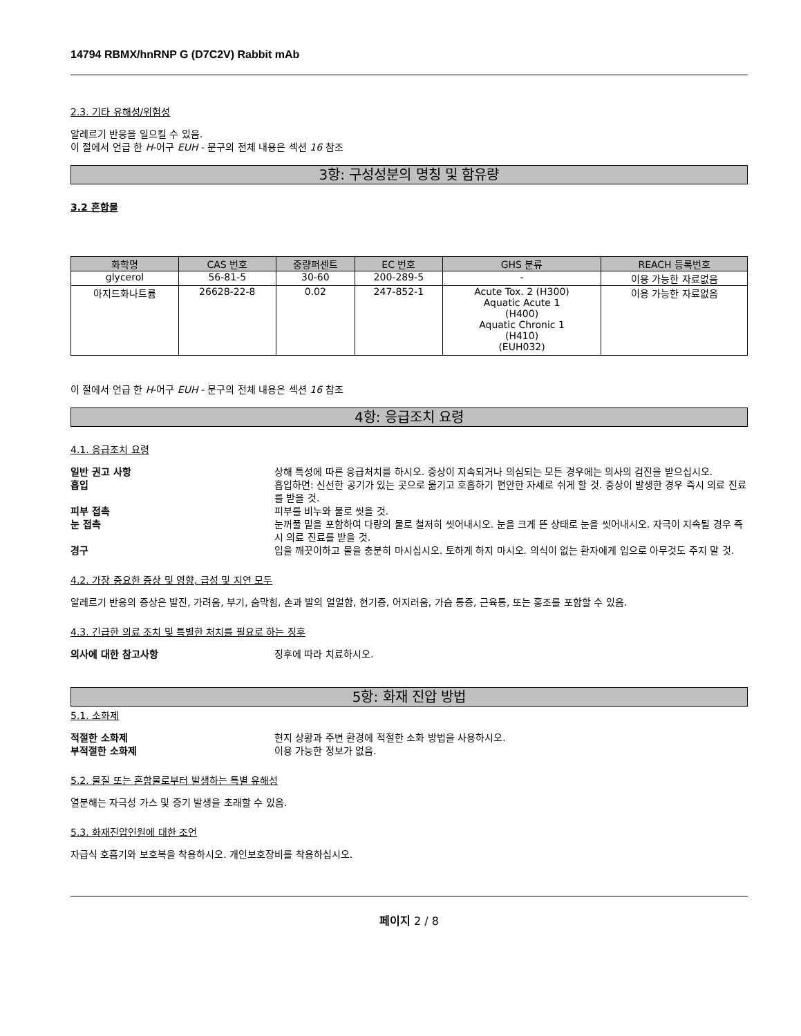14794 RBMX/hnRNP G (D7C2V) Rabbit mAb
2.3. 기타 유해성/위험성
알레르기 반응을 일으킬 수 있음.
이 절에서 언급 한 H-어구 EUH - 문구의 전체 내용은 섹션 16 참조
3항: 구성성분의 명칭 및 함유량
3.2 혼합물
| 화학명 | CAS 번호 | 중량퍼센트 | EC 번호 | GHS 분류 | REACH 등록번호 |
| --- | --- | --- | --- | --- | --- |
| glycerol | 56-81-5 | 30-60 | 200-289-5 | - | 이용 가능한 자료없음 |
| 아지드화나트륨 | 26628-22-8 | 0.02 | 247-852-1 | Acute Tox. 2 (H300) Aquatic Acute 1 (H400) Aquatic Chronic 1 (H410) (EUH032) | 이용 가능한 자료없음 |
이 절에서 언급 한 H-어구 EUH - 문구의 전체 내용은 섹션 16 참조
4항: 응급조치 요령
4.1. 응급조치 요령
일반 권고 사항 상해 특성에 따른 응급처치를 하시오. 증상이 지속되거나 의심되는 모든 경우에는 의사의 검진을 받으십시오.
흡입 흡입하면: 신선한 공기가 있는 곳으로 옮기고 호흡하기 편안한 자세로 쉬게 할 것. 증상이 발생한 경우 즉시 의료 진료를 받을 것.
피부 접촉 피부를 비누와 물로 씻을 것.
눈 접촉 눈꺼풀 밑을 포함하여 다량의 물로 철저히 씻어내시오. 눈을 크게 뜬 상태로 눈을 씻어내시오. 자극이 지속될 경우 즉시 의료 진료를 받을 것.
경구 입을 깨끗이하고 물을 충분히 마시십시오. 토하게 하지 마시오. 의식이 없는 환자에게 입으로 아무것도 주지 말 것.
4.2. 가장 중요한 증상 및 영향, 급성 및 지연 모두
알레르기 반응의 증상은 발진, 가려움, 부기, 숨막힘, 손과 발의 얼얼함, 현기증, 어지러움, 가슴 통증, 근육통, 또는 홍조를 포함할 수 있음.
4.3. 긴급한 의료 조치 및 특별한 처치를 필요로 하는 징후
의사에 대한 참고사항 징후에 따라 치료하시오.
5항: 화재 진압 방법
5.1. 소화제
적절한 소화제 현지 상황과 주변 환경에 적절한 소화 방법을 사용하시오.
부적절한 소화제 이용 가능한 정보가 없음.
5.2. 물질 또는 혼합물로부터 발생하는 특별 유해성
열분해는 자극성 가스 및 증기 발생을 초래할 수 있음.
5.3. 화재진압인원에 대한 조언
자급식 호흡기와 보호복을 착용하시오. 개인보호장비를 착용하십시오.
페이지 2 / 8